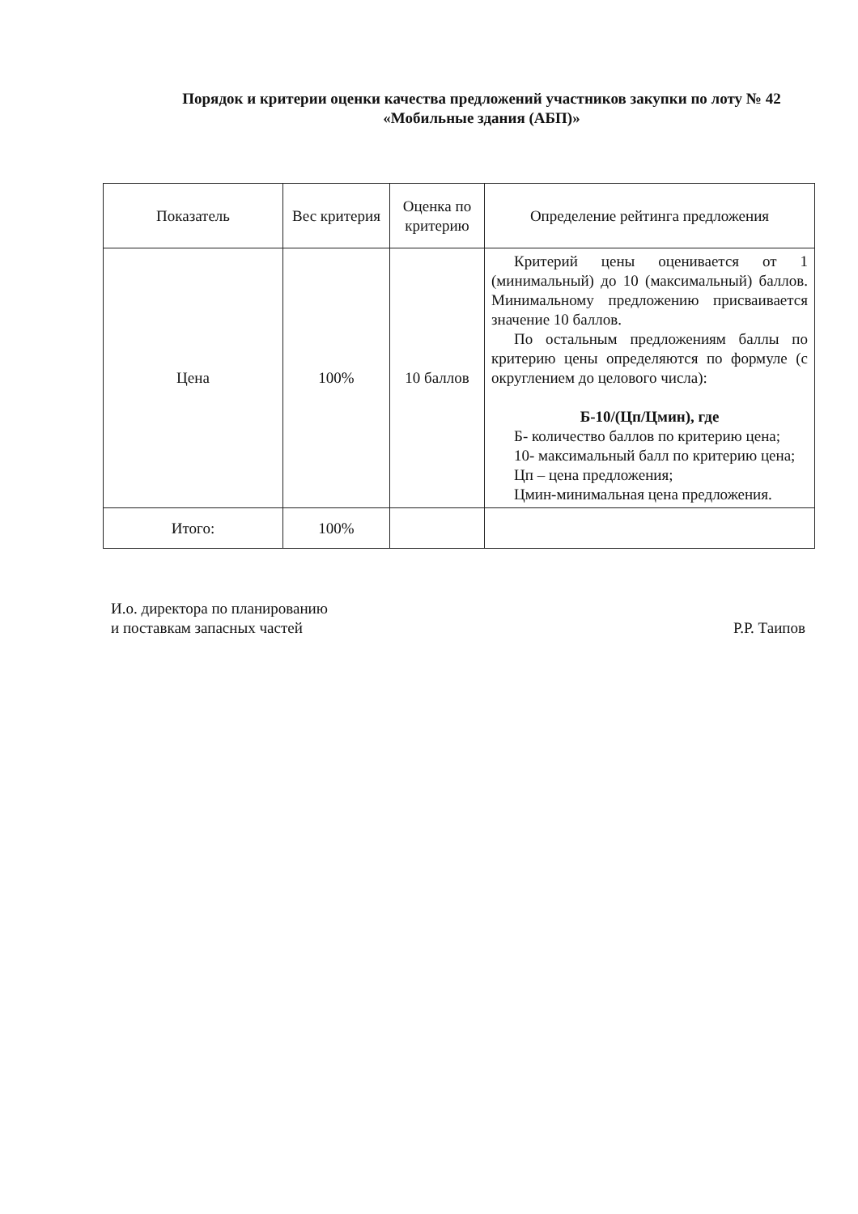Порядок и критерии оценки качества предложений участников закупки по лоту № 42 «Мобильные здания (АБП)»
| Показатель | Вес критерия | Оценка по критерию | Определение рейтинга предложения |
| --- | --- | --- | --- |
| Цена | 100% | 10 баллов | Критерий цены оценивается от 1 (минимальный) до 10 (максимальный) баллов. Минимальному предложению присваивается значение 10 баллов. По остальным предложениям баллы по критерию цены определяются по формуле (с округлением до целового числа): Б-10/(Цп/Цмин), где Б- количество баллов по критерию цена; 10- максимальный балл по критерию цена; Цп – цена предложения; Цмин-минимальная цена предложения. |
| Итого: | 100% | | |
И.о. директора по планированию
и поставкам запасных частей
Р.Р. Таипов